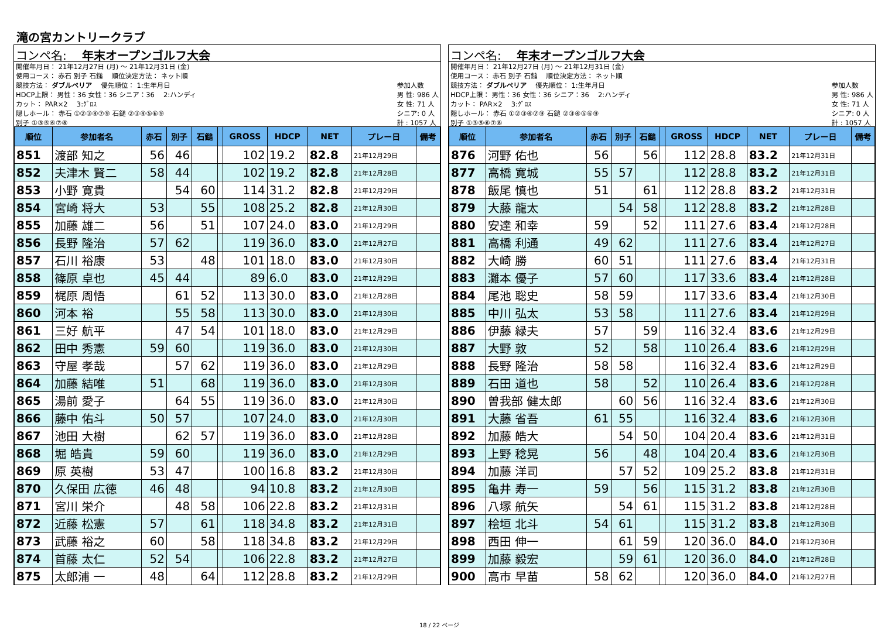滝の宮カントリークラブ
コンペ名: 年末オープンゴルフ大会
開催年月日： 21年12月27日 (月) ～ 21年12月31日 (金)
使用コース： 赤石 別子 石鎚 　順位決定方法： ネット順
競技方法： ダブルペリア 　優先順位： 1:生年月日
HDCP上限： 男性：36 女性：36 シニア：36 　2:ハンディ
カット： PAR×2 　3:ｸﾞﾛｽ
隠しホール： 赤石 ①②③④⑦⑨ 石鎚 ②③④⑤⑥⑨
別子 ①③⑤⑥⑦⑧
参加人数
男 性: 986 人
女 性: 71 人
シニア: 0 人
計 : 1057 人
| 順位 | 参加者名 | 赤石 | 別子 | 石鎚 | | GROSS | HDCP | NET | プレー日 | 備考 |
| --- | --- | --- | --- | --- | --- | --- | --- | --- | --- | --- |
| 851 | 渡部 知之 | 56 | 46 | | | 102 | 19.2 | 82.8 | 21年12月29日 | |
| 852 | 夫津木 賢二 | 58 | 44 | | | 102 | 19.2 | 82.8 | 21年12月28日 | |
| 853 | 小野 寛貴 | | 54 | 60 | | 114 | 31.2 | 82.8 | 21年12月29日 | |
| 854 | 宮崎 将大 | 53 | | 55 | | 108 | 25.2 | 82.8 | 21年12月30日 | |
| 855 | 加藤 雄二 | 56 | | 51 | | 107 | 24.0 | 83.0 | 21年12月29日 | |
| 856 | 長野 隆治 | 57 | 62 | | | 119 | 36.0 | 83.0 | 21年12月27日 | |
| 857 | 石川 裕康 | 53 | | 48 | | 101 | 18.0 | 83.0 | 21年12月30日 | |
| 858 | 篠原 卓也 | 45 | 44 | | | 89 | 6.0 | 83.0 | 21年12月29日 | |
| 859 | 梶原 周悟 | | 61 | 52 | | 113 | 30.0 | 83.0 | 21年12月28日 | |
| 860 | 河本 裕 | | 55 | 58 | | 113 | 30.0 | 83.0 | 21年12月30日 | |
| 861 | 三好 航平 | | 47 | 54 | | 101 | 18.0 | 83.0 | 21年12月29日 | |
| 862 | 田中 秀憲 | 59 | 60 | | | 119 | 36.0 | 83.0 | 21年12月30日 | |
| 863 | 守屋 孝哉 | | 57 | 62 | | 119 | 36.0 | 83.0 | 21年12月29日 | |
| 864 | 加藤 結唯 | 51 | | 68 | | 119 | 36.0 | 83.0 | 21年12月30日 | |
| 865 | 湯前 愛子 | | 64 | 55 | | 119 | 36.0 | 83.0 | 21年12月30日 | |
| 866 | 藤中 佑斗 | 50 | 57 | | | 107 | 24.0 | 83.0 | 21年12月30日 | |
| 867 | 池田 大樹 | | 62 | 57 | | 119 | 36.0 | 83.0 | 21年12月28日 | |
| 868 | 堀 皓貴 | 59 | 60 | | | 119 | 36.0 | 83.0 | 21年12月29日 | |
| 869 | 原 英樹 | 53 | 47 | | | 100 | 16.8 | 83.2 | 21年12月30日 | |
| 870 | 久保田 広徳 | 46 | 48 | | | 94 | 10.8 | 83.2 | 21年12月30日 | |
| 871 | 宮川 栄介 | | 48 | 58 | | 106 | 22.8 | 83.2 | 21年12月31日 | |
| 872 | 近藤 松憲 | 57 | | 61 | | 118 | 34.8 | 83.2 | 21年12月31日 | |
| 873 | 武藤 裕之 | 60 | | 58 | | 118 | 34.8 | 83.2 | 21年12月29日 | |
| 874 | 首藤 太仁 | 52 | 54 | | | 106 | 22.8 | 83.2 | 21年12月27日 | |
| 875 | 太郎浦 一 | 48 | | 64 | | 112 | 28.8 | 83.2 | 21年12月29日 | |
コンペ名: 年末オープンゴルフ大会
開催年月日： 21年12月27日 (月) ～ 21年12月31日 (金)
使用コース： 赤石 別子 石鎚 　順位決定方法： ネット順
競技方法： ダブルペリア 　優先順位： 1:生年月日
HDCP上限： 男性：36 女性：36 シニア：36 　2:ハンディ
カット： PAR×2 　3:ｸﾞﾛｽ
隠しホール： 赤石 ①②③④⑦⑨ 石鎚 ②③④⑤⑥⑨
別子 ①③⑤⑥⑦⑧
参加人数
男 性: 986 人
女 性: 71 人
シニア: 0 人
計 : 1057 人
| 順位 | 参加者名 | 赤石 | 別子 | 石鎚 | | GROSS | HDCP | NET | プレー日 | 備考 |
| --- | --- | --- | --- | --- | --- | --- | --- | --- | --- | --- |
| 876 | 河野 佑也 | 56 | | 56 | | 112 | 28.8 | 83.2 | 21年12月31日 | |
| 877 | 高橋 寛城 | 55 | 57 | | | 112 | 28.8 | 83.2 | 21年12月31日 | |
| 878 | 飯尾 慎也 | 51 | | 61 | | 112 | 28.8 | 83.2 | 21年12月31日 | |
| 879 | 大藤 龍太 | | 54 | 58 | | 112 | 28.8 | 83.2 | 21年12月28日 | |
| 880 | 安達 和幸 | 59 | | 52 | | 111 | 27.6 | 83.4 | 21年12月28日 | |
| 881 | 高橋 利通 | 49 | 62 | | | 111 | 27.6 | 83.4 | 21年12月27日 | |
| 882 | 大崎 勝 | 60 | 51 | | | 111 | 27.6 | 83.4 | 21年12月31日 | |
| 883 | 灘本 優子 | 57 | 60 | | | 117 | 33.6 | 83.4 | 21年12月28日 | |
| 884 | 尾池 聡史 | 58 | 59 | | | 117 | 33.6 | 83.4 | 21年12月30日 | |
| 885 | 中川 弘太 | 53 | 58 | | | 111 | 27.6 | 83.4 | 21年12月29日 | |
| 886 | 伊藤 緑夫 | 57 | | 59 | | 116 | 32.4 | 83.6 | 21年12月29日 | |
| 887 | 大野 敦 | 52 | | 58 | | 110 | 26.4 | 83.6 | 21年12月29日 | |
| 888 | 長野 隆治 | 58 | 58 | | | 116 | 32.4 | 83.6 | 21年12月29日 | |
| 889 | 石田 道也 | 58 | | 52 | | 110 | 26.4 | 83.6 | 21年12月28日 | |
| 890 | 曽我部 健太郎 | | 60 | 56 | | 116 | 32.4 | 83.6 | 21年12月30日 | |
| 891 | 大藤 省吾 | 61 | 55 | | | 116 | 32.4 | 83.6 | 21年12月30日 | |
| 892 | 加藤 皓大 | | 54 | 50 | | 104 | 20.4 | 83.6 | 21年12月31日 | |
| 893 | 上野 稔晃 | 56 | | 48 | | 104 | 20.4 | 83.6 | 21年12月30日 | |
| 894 | 加藤 洋司 | | 57 | 52 | | 109 | 25.2 | 83.8 | 21年12月31日 | |
| 895 | 亀井 寿一 | 59 | | 56 | | 115 | 31.2 | 83.8 | 21年12月30日 | |
| 896 | 八塚 航矢 | | 54 | 61 | | 115 | 31.2 | 83.8 | 21年12月28日 | |
| 897 | 桧垣 北斗 | 54 | 61 | | | 115 | 31.2 | 83.8 | 21年12月30日 | |
| 898 | 西田 伸一 | | 61 | 59 | | 120 | 36.0 | 84.0 | 21年12月30日 | |
| 899 | 加藤 毅宏 | | 59 | 61 | | 120 | 36.0 | 84.0 | 21年12月28日 | |
| 900 | 高市 早苗 | 58 | 62 | | | 120 | 36.0 | 84.0 | 21年12月27日 | |
18 / 22 ページ